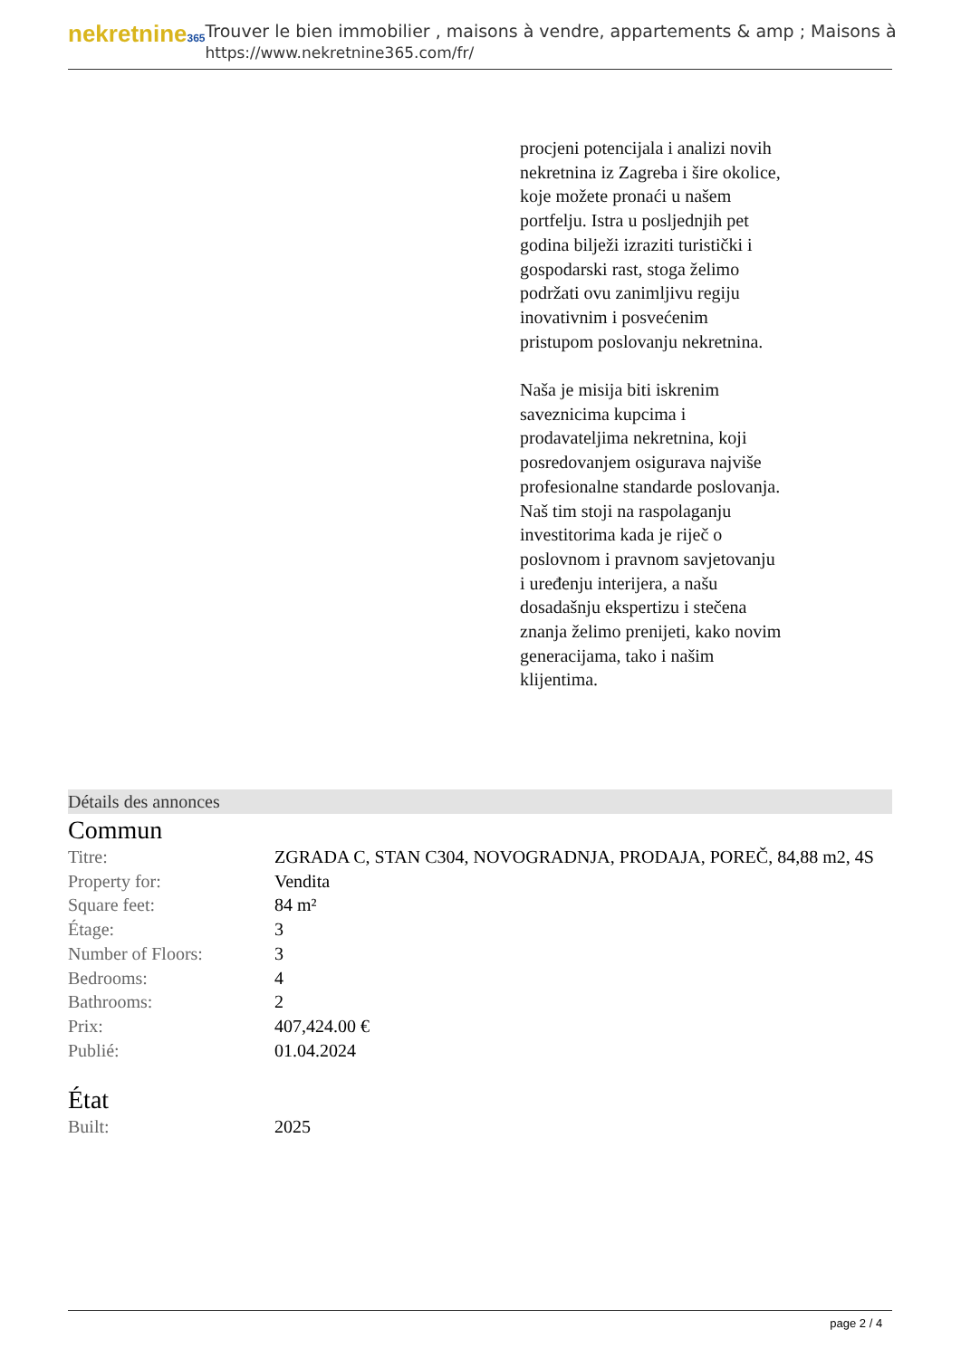nekretnine365
Trouver le bien immobilier , maisons à vendre, appartements & amp ; Maisons à
https://www.nekretnine365.com/fr/
procjeni potencijala i analizi novih nekretnina iz Zagreba i šire okolice, koje možete pronaći u našem portfelju. Istra u posljednjih pet godina bilježi izraziti turistički i gospodarski rast, stoga želimo podržati ovu zanimljivu regiju inovativnim i posvećenim pristupom poslovanju nekretnina.
Naša je misija biti iskrenim saveznicima kupcima i prodavateljima nekretnina, koji posredovanjem osigurava najviše profesionalne standarde poslovanja.
Naš tim stoji na raspolaganju investitorima kada je riječ o poslovnom i pravnom savjetovanju i uređenju interijera, a našu dosadašnju ekspertizu i stečena znanja želimo prenijeti, kako novim generacijama, tako i našim klijentima.
Détails des annonces
Commun
| Titre: | ZGRADA C, STAN C304, NOVOGRADNJA, PRODAJA, POREČ, 84,88 m2, 4S |
| Property for: | Vendita |
| Square feet: | 84 m² |
| Étage: | 3 |
| Number of Floors: | 3 |
| Bedrooms: | 4 |
| Bathrooms: | 2 |
| Prix: | 407,424.00 € |
| Publié: | 01.04.2024 |
État
| Built: | 2025 |
page 2 / 4